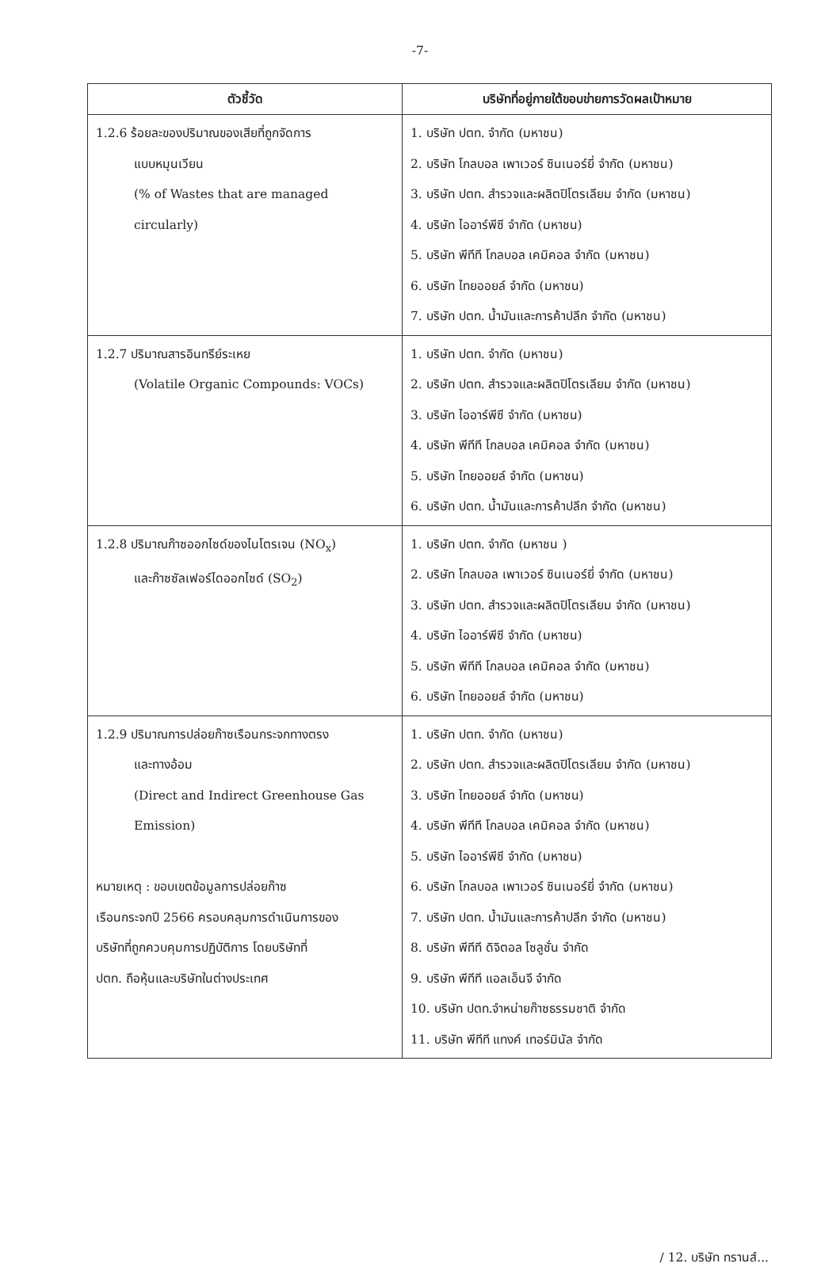-7-
| ตัวชี้วัด | บริษัทที่อยู่ภายใต้ขอบข่ายการวัดผลเป้าหมาย |
| --- | --- |
| 1.2.6 ร้อยละของปริมาณของเสียที่ถูกจัดการ แบบหมุนเวียน (% of Wastes that are managed circularly) | 1. บริษัท ปตท. จำกัด (มหาชน) 2. บริษัท โกลบอล เพาเวอร์ ซินเนอร์ยี่ จำกัด (มหาชน) 3. บริษัท ปตท. สำรวจและผลิตปิโตรเลียม จำกัด (มหาชน) 4. บริษัท ไออาร์พีซี จำกัด (มหาชน) 5. บริษัท พีทีที โกลบอล เคมิคอล จำกัด (มหาชน) 6. บริษัท ไทยออยล์ จำกัด (มหาชน) 7. บริษัท ปตท. น้ำมันและการค้าปลีก จำกัด (มหาชน) |
| 1.2.7 ปริมาณสารอินทรีย์ระเหย (Volatile Organic Compounds: VOCs) | 1. บริษัท ปตท. จำกัด (มหาชน) 2. บริษัท ปตท. สำรวจและผลิตปิโตรเลียม จำกัด (มหาชน) 3. บริษัท ไออาร์พีซี จำกัด (มหาชน) 4. บริษัท พีทีที โกลบอล เคมิคอล จำกัด (มหาชน) 5. บริษัท ไทยออยล์ จำกัด (มหาชน) 6. บริษัท ปตท. น้ำมันและการค้าปลีก จำกัด (มหาชน) |
| 1.2.8 ปริมาณก๊าซออกไซด์ของไนโตรเจน (NO<sub>x</sub>) และก๊าซซัลเฟอร์ไดออกไซด์ (SO<sub>2</sub>) | 1. บริษัท ปตท. จำกัด (มหาชน ) 2. บริษัท โกลบอล เพาเวอร์ ซินเนอร์ยี่ จำกัด (มหาชน) 3. บริษัท ปตท. สำรวจและผลิตปิโตรเลียม จำกัด (มหาชน) 4. บริษัท ไออาร์พีซี จำกัด (มหาชน) 5. บริษัท พีทีที โกลบอล เคมิคอล จำกัด (มหาชน) 6. บริษัท ไทยออยล์ จำกัด (มหาชน) |
| 1.2.9 ปริมาณการปล่อยก๊าซเรือนกระจกทางตรง และทางอ้อม (Direct and Indirect Greenhouse Gas Emission) หมายเหตุ : ขอบเขตข้อมูลการปล่อยก๊าซ เรือนกระจกปี 2566 ครอบคลุมการดำเนินการของ บริษัทที่ถูกควบคุมการปฏิบัติการ โดยบริษัทที่ ปตท. ถือหุ้นและบริษัทในต่างประเทศ | 1. บริษัท ปตท. จำกัด (มหาชน) 2. บริษัท ปตท. สำรวจและผลิตปิโตรเลียม จำกัด (มหาชน) 3. บริษัท ไทยออยล์ จำกัด (มหาชน) 4. บริษัท พีทีที โกลบอล เคมิคอล จำกัด (มหาชน) 5. บริษัท ไออาร์พีซี จำกัด (มหาชน) 6. บริษัท โกลบอล เพาเวอร์ ซินเนอร์ยี่ จำกัด (มหาชน) 7. บริษัท ปตท. น้ำมันและการค้าปลีก จำกัด (มหาชน) 8. บริษัท พีทีที ดิจิตอล โซลูชั่น จำกัด 9. บริษัท พีทีที แอลเอ็นจี จำกัด 10. บริษัท ปตท.จำหน่ายก๊าซธรรมชาติ จำกัด 11. บริษัท พีทีที แทงค์ เทอร์มินัล จำกัด |
/ 12. บริษัท ทรานส์...